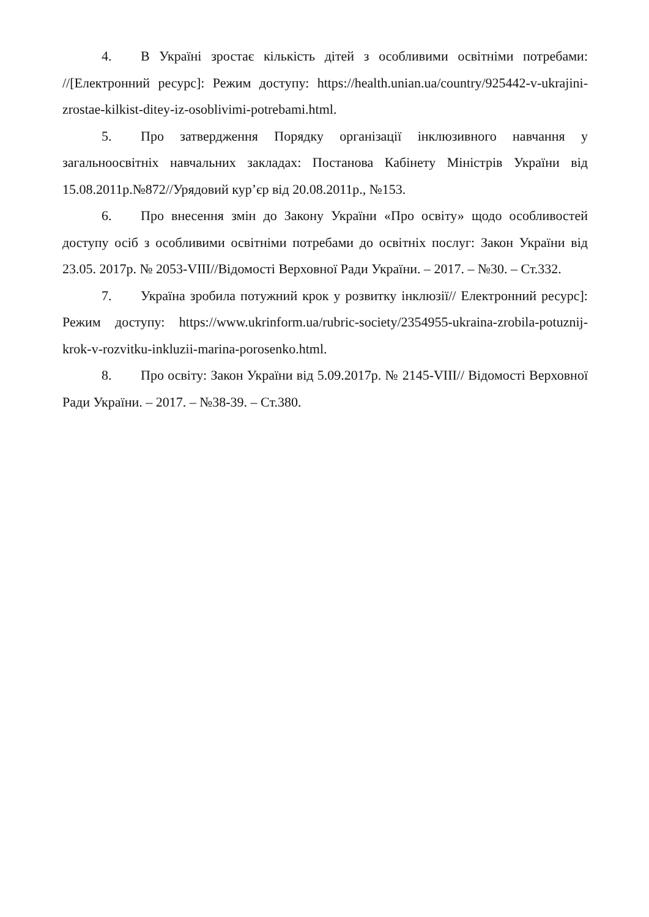4. В Україні зростає кількість дітей з особливими освітніми потребами: //[Електронний ресурс]: Режим доступу: https://health.unian.ua/country/925442-v-ukrajini-zrostae-kilkist-ditey-iz-osoblivimi-potrebami.html.
5. Про затвердження Порядку організації інклюзивного навчання у загальноосвітніх навчальних закладах: Постанова Кабінету Міністрів України від 15.08.2011р.№872//Урядовий кур’єр від 20.08.2011р., №153.
6. Про внесення змін до Закону України «Про освіту» щодо особливостей доступу осіб з особливими освітніми потребами до освітніх послуг: Закон України від 23.05. 2017р. № 2053-VIII//Відомості Верховної Ради України. – 2017. – №30. – Ст.332.
7. Україна зробила потужний крок у розвитку інклюзії// Електронний ресурс]: Режим доступу: https://www.ukrinform.ua/rubric-society/2354955-ukraina-zrobila-potuznij-krok-v-rozvitku-inkluzii-marina-porosenko.html.
8. Про освіту: Закон України від 5.09.2017р. № 2145-VIII// Відомості Верховної Ради України. – 2017. – №38-39. – Ст.380.